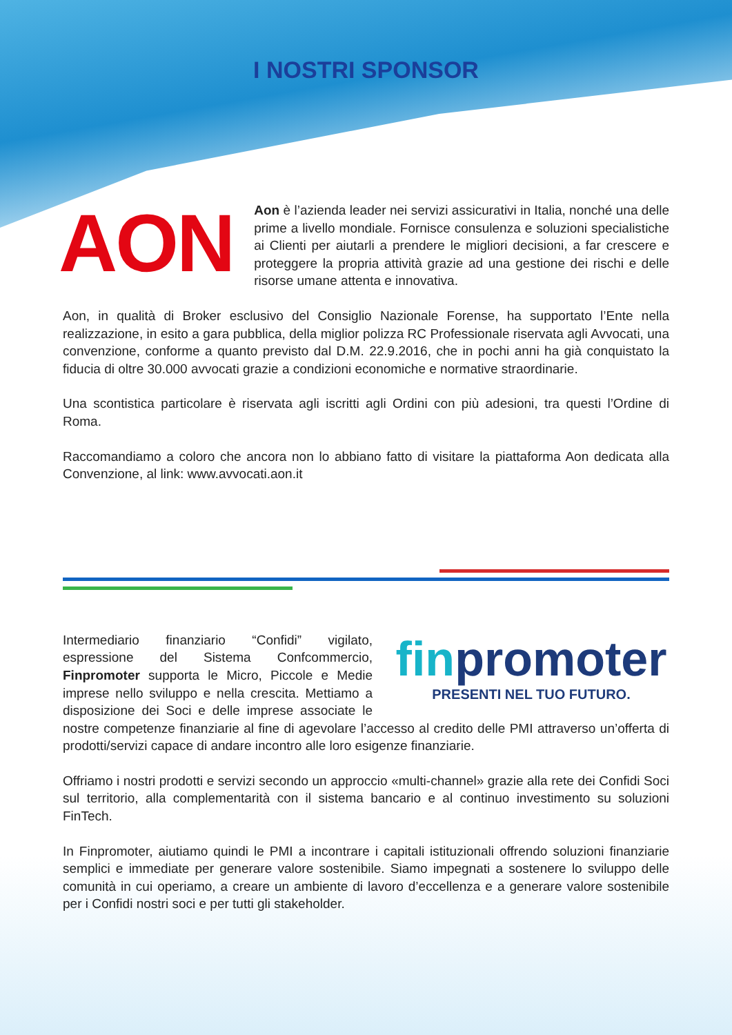I NOSTRI SPONSOR
AON
Aon è l’azienda leader nei servizi assicurativi in Italia, nonché una delle prime a livello mondiale. Fornisce consulenza e soluzioni specialistiche ai Clienti per aiutarli a prendere le migliori decisioni, a far crescere e proteggere la propria attività grazie ad una gestione dei rischi e delle risorse umane attenta e innovativa.
Aon, in qualità di Broker esclusivo del Consiglio Nazionale Forense, ha supportato l’Ente nella realizzazione, in esito a gara pubblica, della miglior polizza RC Professionale riservata agli Avvocati, una convenzione, conforme a quanto previsto dal D.M. 22.9.2016, che in pochi anni ha già conquistato la fiducia di oltre 30.000 avvocati grazie a condizioni economiche e normative straordinarie.
Una scontistica particolare è riservata agli iscritti agli Ordini con più adesioni, tra questi l’Ordine di Roma.
Raccomandiamo a coloro che ancora non lo abbiano fatto di visitare la piattaforma Aon dedicata alla Convenzione, al link: www.avvocati.aon.it
finpromoter
PRESENTI NEL TUO FUTURO.
Intermediario finanziario “Confidi” vigilato, espressione del Sistema Confcommercio, Finpromoter supporta le Micro, Piccole e Medie imprese nello sviluppo e nella crescita. Mettiamo a disposizione dei Soci e delle imprese associate le nostre competenze finanziarie al fine di agevolare l’accesso al credito delle PMI attraverso un’offerta di prodotti/servizi capace di andare incontro alle loro esigenze finanziarie.
Offriamo i nostri prodotti e servizi secondo un approccio «multi-channel» grazie alla rete dei Confidi Soci sul territorio, alla complementarità con il sistema bancario e al continuo investimento su soluzioni FinTech.
In Finpromoter, aiutiamo quindi le PMI a incontrare i capitali istituzionali offrendo soluzioni finanziarie semplici e immediate per generare valore sostenibile. Siamo impegnati a sostenere lo sviluppo delle comunità in cui operiamo, a creare un ambiente di lavoro d’eccellenza e a generare valore sostenibile per i Confidi nostri soci e per tutti gli stakeholder.